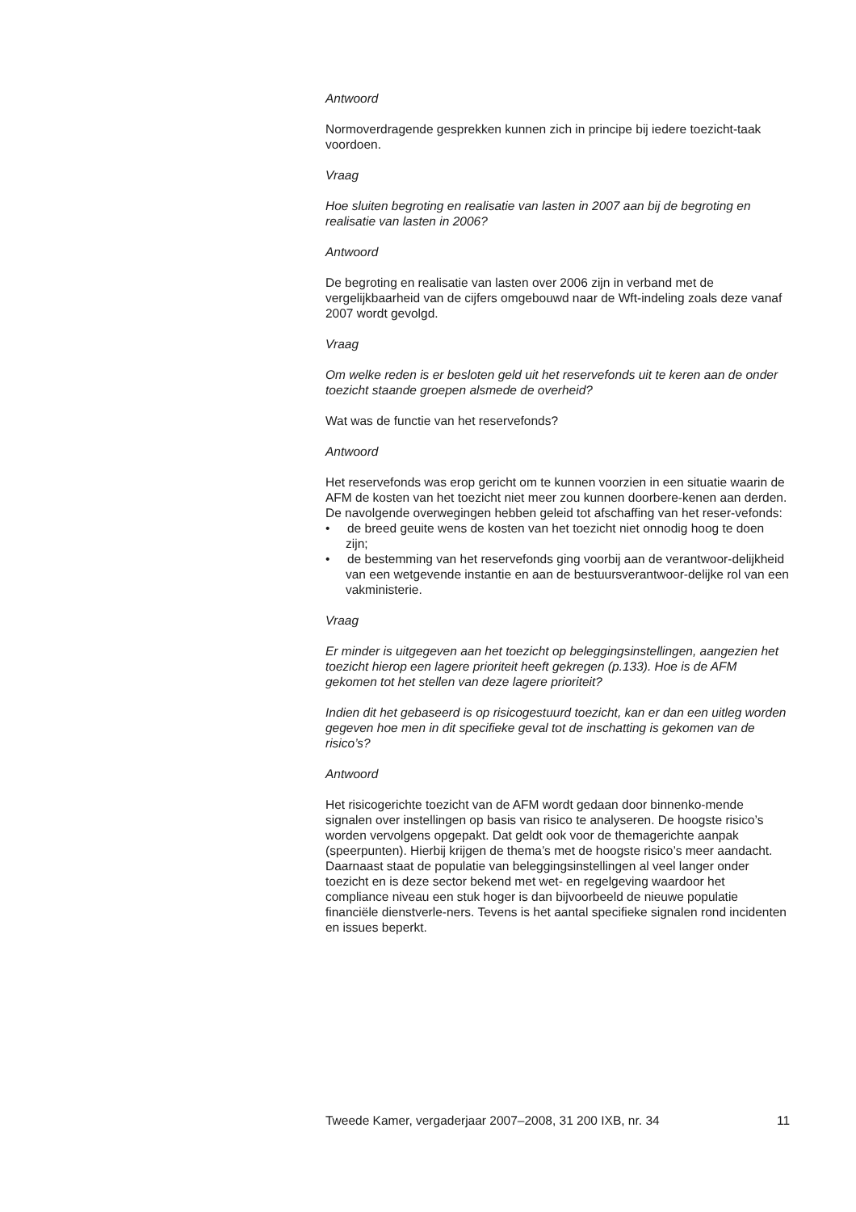Antwoord
Normoverdragende gesprekken kunnen zich in principe bij iedere toezicht-taak voordoen.
Vraag
Hoe sluiten begroting en realisatie van lasten in 2007 aan bij de begroting en realisatie van lasten in 2006?
Antwoord
De begroting en realisatie van lasten over 2006 zijn in verband met de vergelijkbaarheid van de cijfers omgebouwd naar de Wft-indeling zoals deze vanaf 2007 wordt gevolgd.
Vraag
Om welke reden is er besloten geld uit het reservefonds uit te keren aan de onder toezicht staande groepen alsmede de overheid?
Wat was de functie van het reservefonds?
Antwoord
Het reservefonds was erop gericht om te kunnen voorzien in een situatie waarin de AFM de kosten van het toezicht niet meer zou kunnen doorbere-kenen aan derden.
De navolgende overwegingen hebben geleid tot afschaffing van het reser-vefonds:
• de breed geuite wens de kosten van het toezicht niet onnodig hoog te doen zijn;
• de bestemming van het reservefonds ging voorbij aan de verantwoor-delijkheid van een wetgevende instantie en aan de bestuursverantwoor-delijke rol van een vakministerie.
Vraag
Er minder is uitgegeven aan het toezicht op beleggingsinstellingen, aangezien het toezicht hierop een lagere prioriteit heeft gekregen (p.133). Hoe is de AFM gekomen tot het stellen van deze lagere prioriteit?
Indien dit het gebaseerd is op risicogestuurd toezicht, kan er dan een uitleg worden gegeven hoe men in dit specifieke geval tot de inschatting is gekomen van de risico’s?
Antwoord
Het risicogerichte toezicht van de AFM wordt gedaan door binnenko-mende signalen over instellingen op basis van risico te analyseren. De hoogste risico’s worden vervolgens opgepakt. Dat geldt ook voor de themagerichte aanpak (speerpunten). Hierbij krijgen de thema’s met de hoogste risico’s meer aandacht. Daarnaast staat de populatie van beleggingsinstellingen al veel langer onder toezicht en is deze sector bekend met wet- en regelgeving waardoor het compliance niveau een stuk hoger is dan bijvoorbeeld de nieuwe populatie financiële dienstverle-ners. Tevens is het aantal specifieke signalen rond incidenten en issues beperkt.
Tweede Kamer, vergaderjaar 2007–2008, 31 200 IXB, nr. 34 11